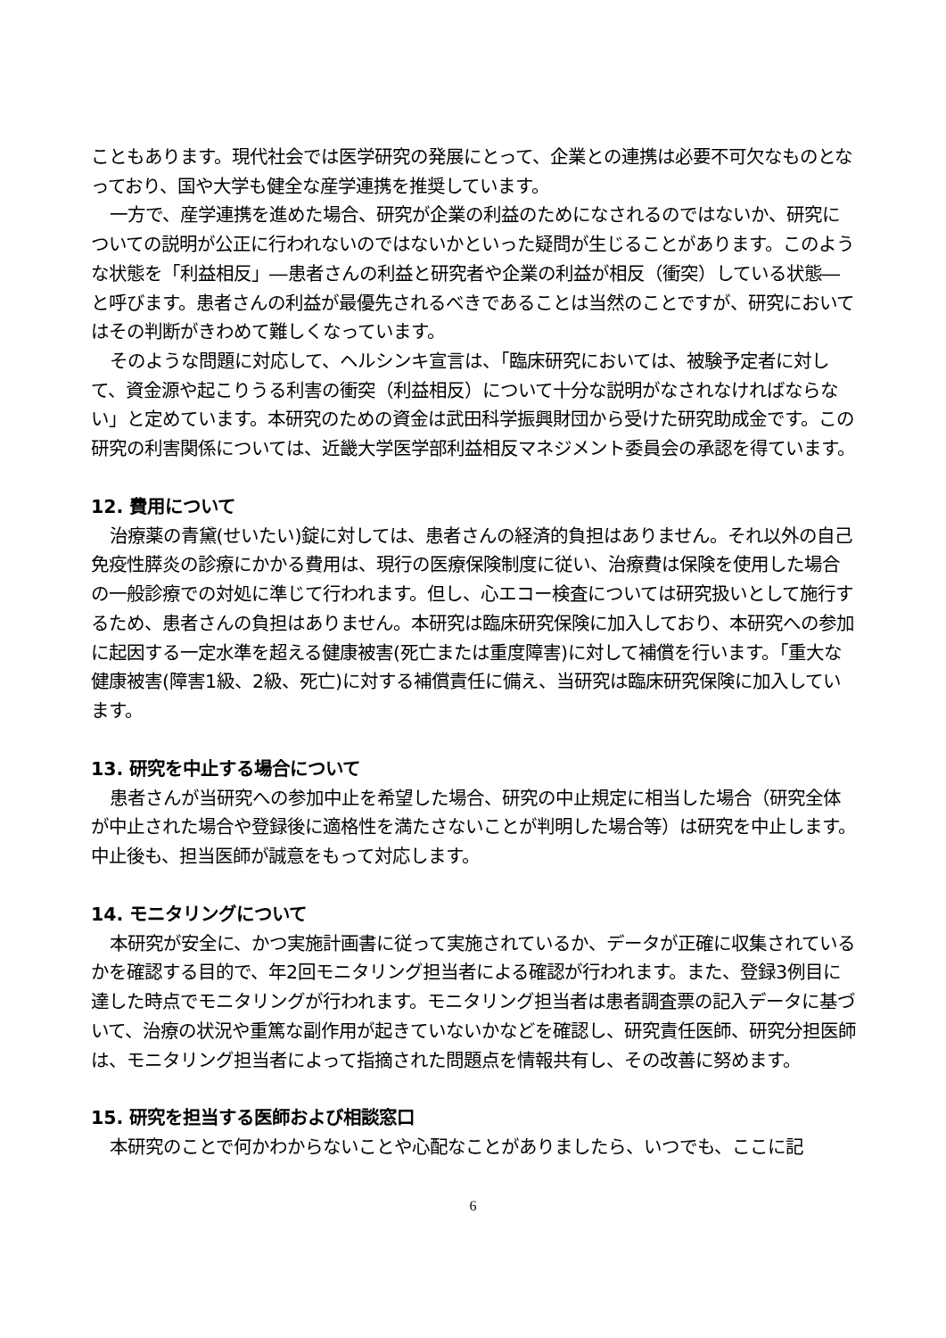こともあります。現代社会では医学研究の発展にとって、企業との連携は必要不可欠なものとなっており、国や大学も健全な産学連携を推奨しています。
一方で、産学連携を進めた場合、研究が企業の利益のためになされるのではないか、研究についての説明が公正に行われないのではないかといった疑問が生じることがあります。このような状態を「利益相反」―患者さんの利益と研究者や企業の利益が相反（衝突）している状態―と呼びます。患者さんの利益が最優先されるべきであることは当然のことですが、研究においてはその判断がきわめて難しくなっています。
そのような問題に対応して、ヘルシンキ宣言は、「臨床研究においては、被験予定者に対して、資金源や起こりうる利害の衝突（利益相反）について十分な説明がなされなければならない」と定めています。本研究のための資金は武田科学振興財団から受けた研究助成金です。この研究の利害関係については、近畿大学医学部利益相反マネジメント委員会の承認を得ています。
12. 費用について
治療薬の青黛(せいたい)錠に対しては、患者さんの経済的負担はありません。それ以外の自己免疫性膵炎の診療にかかる費用は、現行の医療保険制度に従い、治療費は保険を使用した場合の一般診療での対処に準じて行われます。但し、心エコー検査については研究扱いとして施行するため、患者さんの負担はありません。本研究は臨床研究保険に加入しており、本研究への参加に起因する一定水準を超える健康被害(死亡または重度障害)に対して補償を行います。「重大な健康被害(障害1級、2級、死亡)に対する補償責任に備え、当研究は臨床研究保険に加入しています。
13. 研究を中止する場合について
患者さんが当研究への参加中止を希望した場合、研究の中止規定に相当した場合（研究全体が中止された場合や登録後に適格性を満たさないことが判明した場合等）は研究を中止します。中止後も、担当医師が誠意をもって対応します。
14. モニタリングについて
本研究が安全に、かつ実施計画書に従って実施されているか、データが正確に収集されているかを確認する目的で、年2回モニタリング担当者による確認が行われます。また、登録3例目に達した時点でモニタリングが行われます。モニタリング担当者は患者調査票の記入データに基づいて、治療の状況や重篤な副作用が起きていないかなどを確認し、研究責任医師、研究分担医師は、モニタリング担当者によって指摘された問題点を情報共有し、その改善に努めます。
15. 研究を担当する医師および相談窓口
本研究のことで何かわからないことや心配なことがありましたら、いつでも、ここに記
6